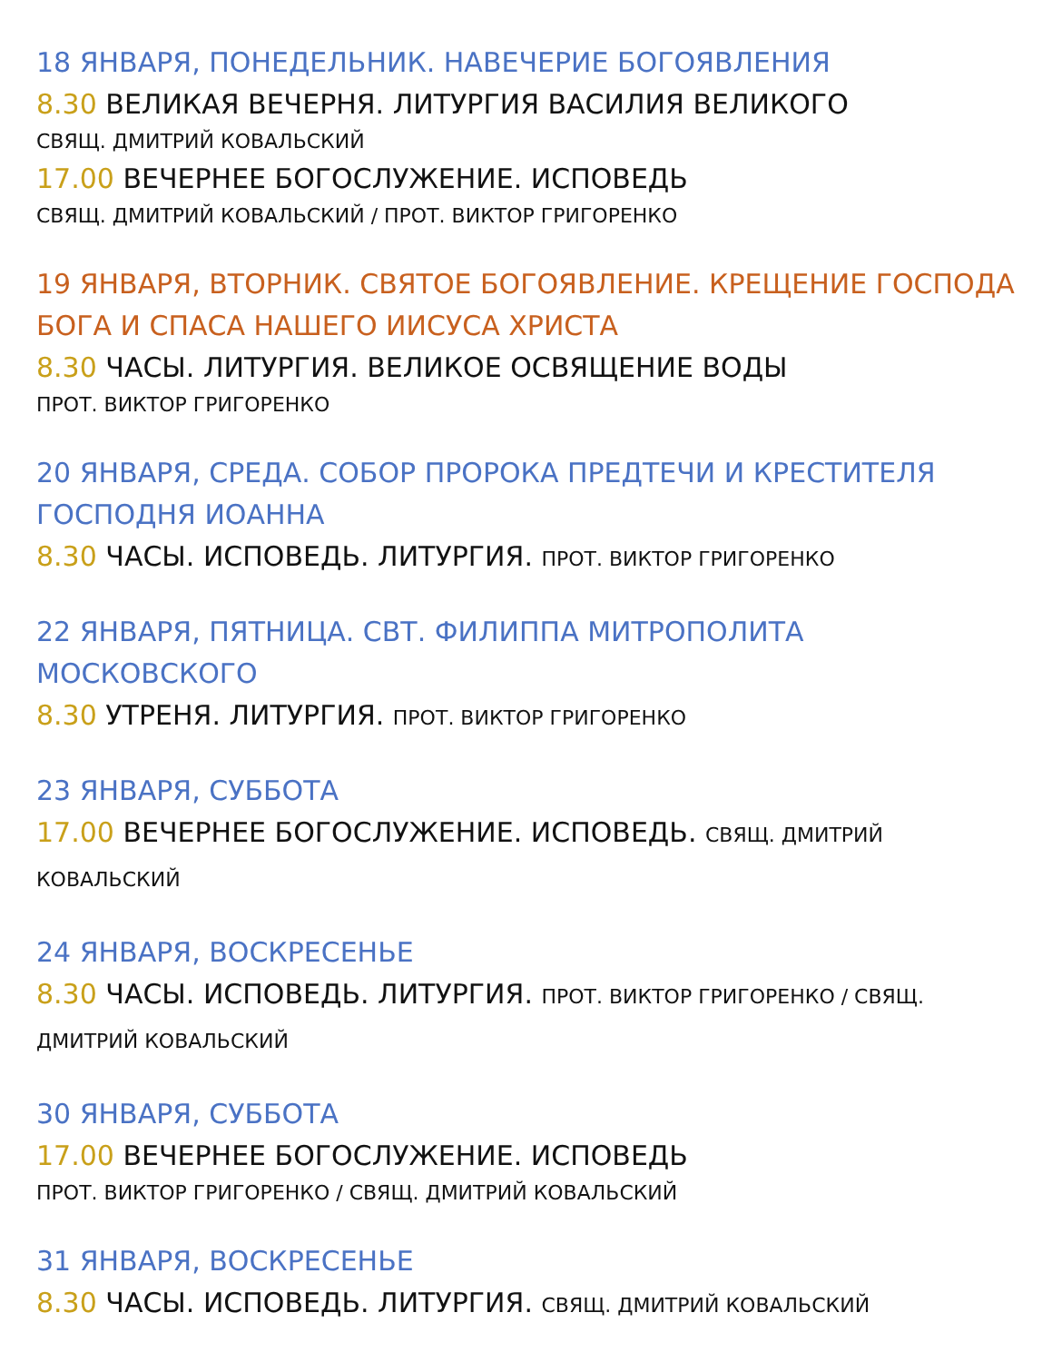18 ЯНВАРЯ, ПОНЕДЕЛЬНИК. НАВЕЧЕРИЕ БОГОЯВЛЕНИЯ
8.30 ВЕЛИКАЯ ВЕЧЕРНЯ. ЛИТУРГИЯ ВАСИЛИЯ ВЕЛИКОГО
СВЯЩ. ДМИТРИЙ КОВАЛЬСКИЙ
17.00 ВЕЧЕРНЕЕ БОГОСЛУЖЕНИЕ. ИСПОВЕДЬ
СВЯЩ. ДМИТРИЙ КОВАЛЬСКИЙ / ПРОТ. ВИКТОР ГРИГОРЕНКО
19 ЯНВАРЯ, ВТОРНИК. СВЯТОЕ БОГОЯВЛЕНИЕ. КРЕЩЕНИЕ ГОСПОДА БОГА И СПАСА НАШЕГО ИИСУСА ХРИСТА
8.30 ЧАСЫ. ЛИТУРГИЯ. ВЕЛИКОЕ ОСВЯЩЕНИЕ ВОДЫ
ПРОТ. ВИКТОР ГРИГОРЕНКО
20 ЯНВАРЯ, СРЕДА. СОБОР ПРОРОКА ПРЕДТЕЧИ И КРЕСТИТЕЛЯ ГОСПОДНЯ ИОАННА
8.30 ЧАСЫ. ИСПОВЕДЬ. ЛИТУРГИЯ. ПРОТ. ВИКТОР ГРИГОРЕНКО
22 ЯНВАРЯ, ПЯТНИЦА. СВТ. ФИЛИППА МИТРОПОЛИТА МОСКОВСКОГО
8.30 УТРЕНЯ. ЛИТУРГИЯ. ПРОТ. ВИКТОР ГРИГОРЕНКО
23 ЯНВАРЯ, СУББОТА
17.00 ВЕЧЕРНЕЕ БОГОСЛУЖЕНИЕ. ИСПОВЕДЬ. СВЯЩ. ДМИТРИЙ КОВАЛЬСКИЙ
24 ЯНВАРЯ, ВОСКРЕСЕНЬЕ
8.30 ЧАСЫ. ИСПОВЕДЬ. ЛИТУРГИЯ. ПРОТ. ВИКТОР ГРИГОРЕНКО / СВЯЩ. ДМИТРИЙ КОВАЛЬСКИЙ
30 ЯНВАРЯ, СУББОТА
17.00 ВЕЧЕРНЕЕ БОГОСЛУЖЕНИЕ. ИСПОВЕДЬ
ПРОТ. ВИКТОР ГРИГОРЕНКО / СВЯЩ. ДМИТРИЙ КОВАЛЬСКИЙ
31 ЯНВАРЯ, ВОСКРЕСЕНЬЕ
8.30 ЧАСЫ. ИСПОВЕДЬ. ЛИТУРГИЯ. СВЯЩ. ДМИТРИЙ КОВАЛЬСКИЙ